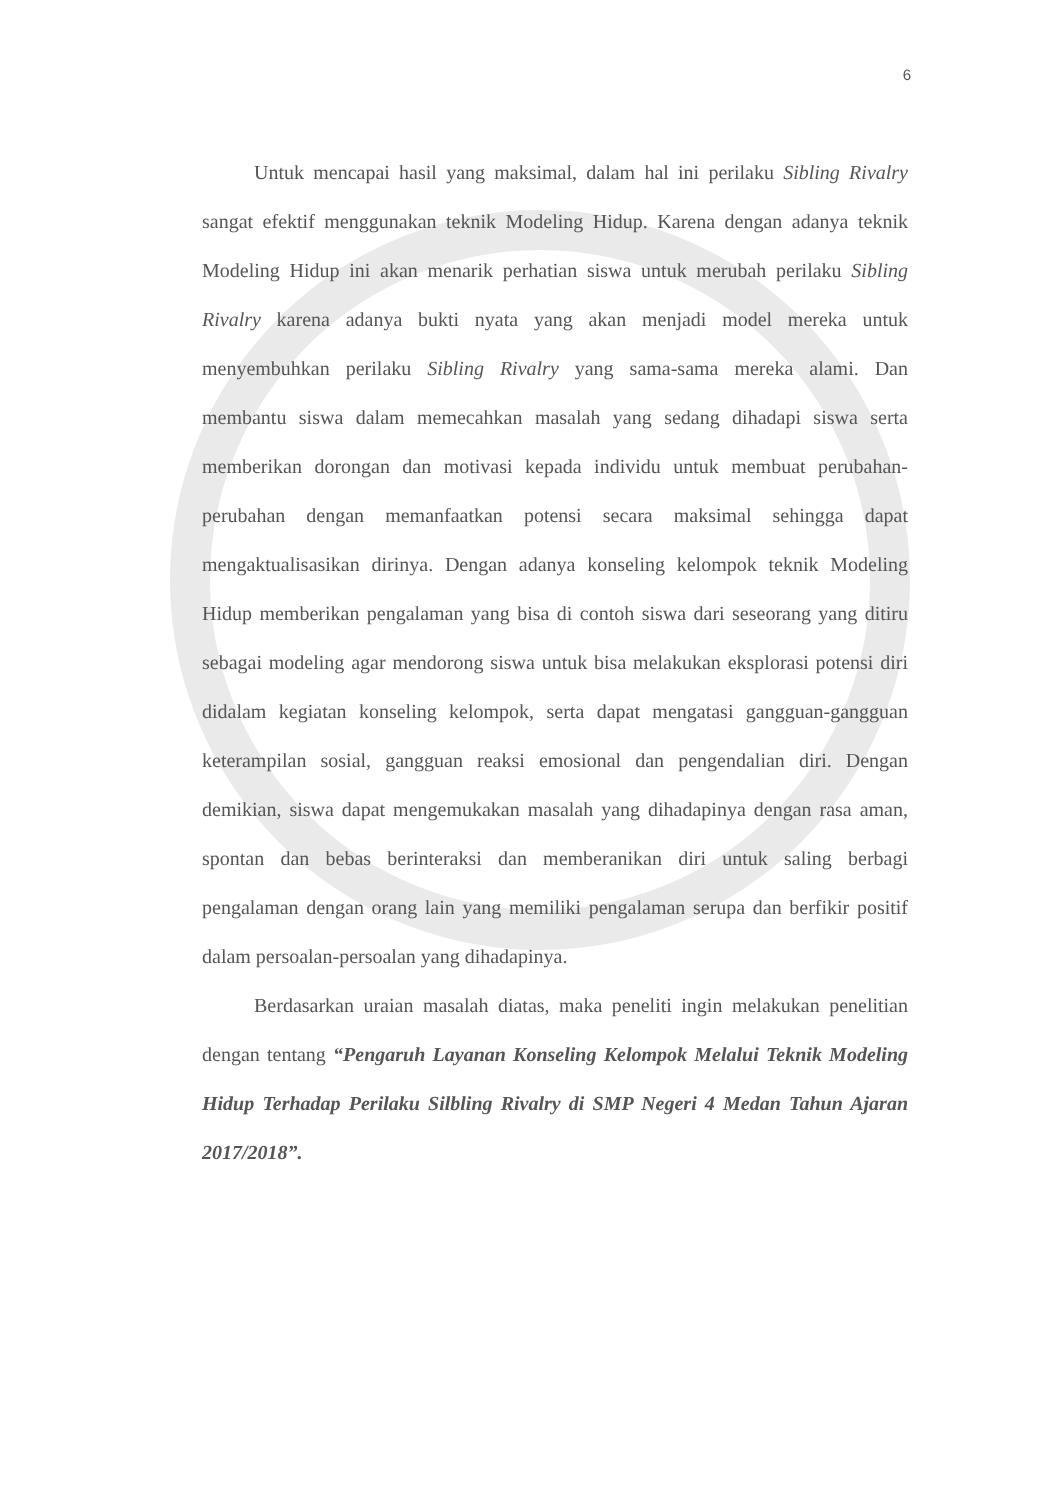6
Untuk mencapai hasil yang maksimal, dalam hal ini perilaku Sibling Rivalry sangat efektif menggunakan teknik Modeling Hidup. Karena dengan adanya teknik Modeling Hidup ini akan menarik perhatian siswa untuk merubah perilaku Sibling Rivalry karena adanya bukti nyata yang akan menjadi model mereka untuk menyembuhkan perilaku Sibling Rivalry yang sama-sama mereka alami. Dan membantu siswa dalam memecahkan masalah yang sedang dihadapi siswa serta memberikan dorongan dan motivasi kepada individu untuk membuat perubahan-perubahan dengan memanfaatkan potensi secara maksimal sehingga dapat mengaktualisasikan dirinya. Dengan adanya konseling kelompok teknik Modeling Hidup memberikan pengalaman yang bisa di contoh siswa dari seseorang yang ditiru sebagai modeling agar mendorong siswa untuk bisa melakukan eksplorasi potensi diri didalam kegiatan konseling kelompok, serta dapat mengatasi gangguan-gangguan keterampilan sosial, gangguan reaksi emosional dan pengendalian diri. Dengan demikian, siswa dapat mengemukakan masalah yang dihadapinya dengan rasa aman, spontan dan bebas berinteraksi dan memberanikan diri untuk saling berbagi pengalaman dengan orang lain yang memiliki pengalaman serupa dan berfikir positif dalam persoalan-persoalan yang dihadapinya.
Berdasarkan uraian masalah diatas, maka peneliti ingin melakukan penelitian dengan tentang “Pengaruh Layanan Konseling Kelompok Melalui Teknik Modeling Hidup Terhadap Perilaku Silbling Rivalry di SMP Negeri 4 Medan Tahun Ajaran 2017/2018”.